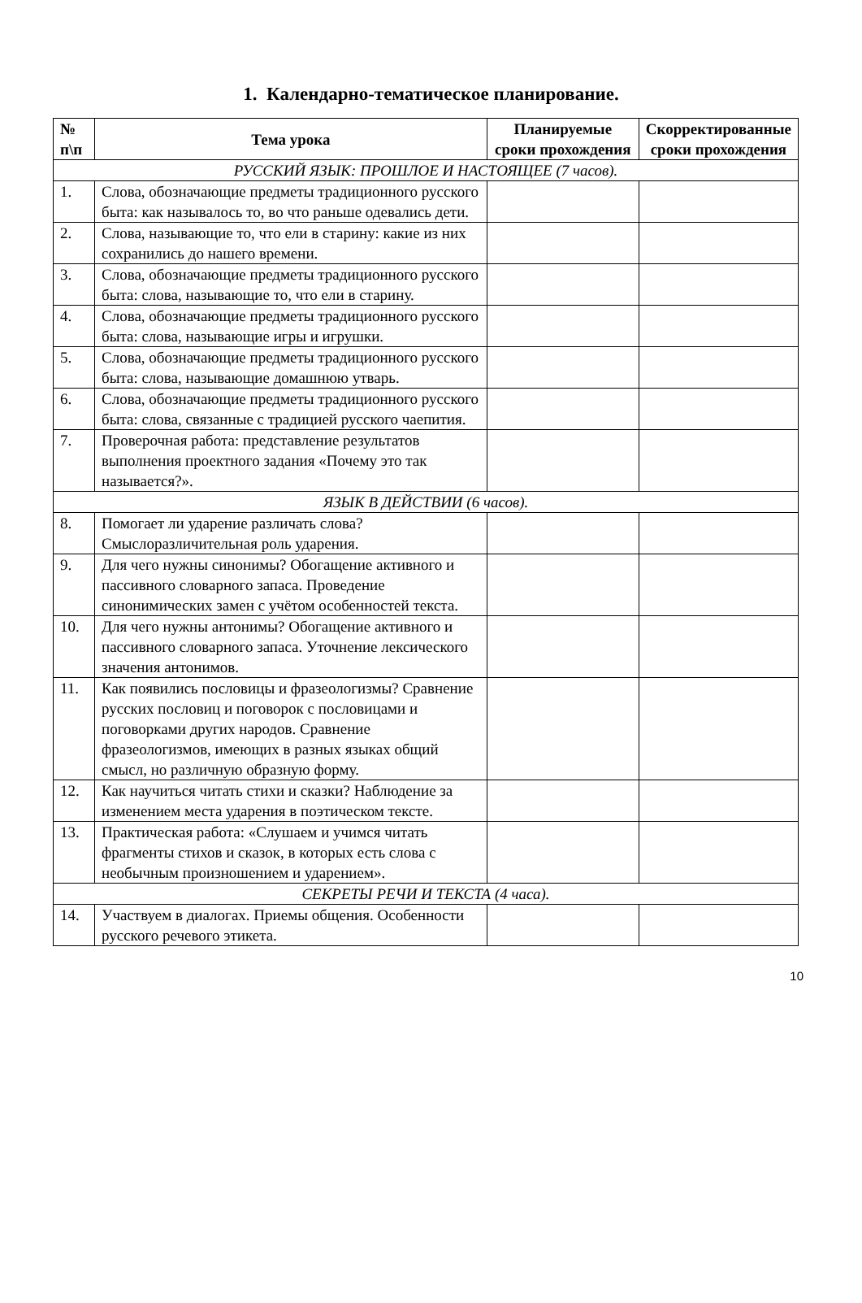1. Календарно-тематическое планирование.
| № п\п | Тема урока | Планируемые сроки прохождения | Скорректированные сроки прохождения |
| --- | --- | --- | --- |
| РУССКИЙ ЯЗЫК: ПРОШЛОЕ И НАСТОЯЩЕЕ (7 часов). | | | |
| 1. | Слова, обозначающие предметы традиционного русского быта: как называлось то, во что раньше одевались дети. | | |
| 2. | Слова, называющие то, что ели в старину: какие из них сохранились до нашего времени. | | |
| 3. | Слова, обозначающие предметы традиционного русского быта: слова, называющие то, что ели в старину. | | |
| 4. | Слова, обозначающие предметы традиционного русского быта: слова, называющие игры и игрушки. | | |
| 5. | Слова, обозначающие предметы традиционного русского быта: слова, называющие домашнюю утварь. | | |
| 6. | Слова, обозначающие предметы традиционного русского быта: слова, связанные с традицией русского чаепития. | | |
| 7. | Проверочная работа: представление результатов выполнения проектного задания «Почему это так называется?». | | |
| ЯЗЫК В ДЕЙСТВИИ (6 часов). | | | |
| 8. | Помогает ли ударение различать слова? Смыслоразличительная роль ударения. | | |
| 9. | Для чего нужны синонимы? Обогащение активного и пассивного словарного запаса. Проведение синонимических замен с учётом особенностей текста. | | |
| 10. | Для чего нужны антонимы? Обогащение активного и пассивного словарного запаса. Уточнение лексического значения антонимов. | | |
| 11. | Как появились пословицы и фразеологизмы? Сравнение русских пословиц и поговорок с пословицами и поговорками других народов. Сравнение фразеологизмов, имеющих в разных языках общий смысл, но различную образную форму. | | |
| 12. | Как научиться читать стихи и сказки? Наблюдение за изменением места ударения в поэтическом тексте. | | |
| 13. | Практическая работа: «Слушаем и учимся читать фрагменты стихов и сказок, в которых есть слова с необычным произношением и ударением». | | |
| СЕКРЕТЫ РЕЧИ И ТЕКСТА (4 часа). | | | |
| 14. | Участвуем в диалогах. Приемы общения. Особенности русского речевого этикета. | | |
10